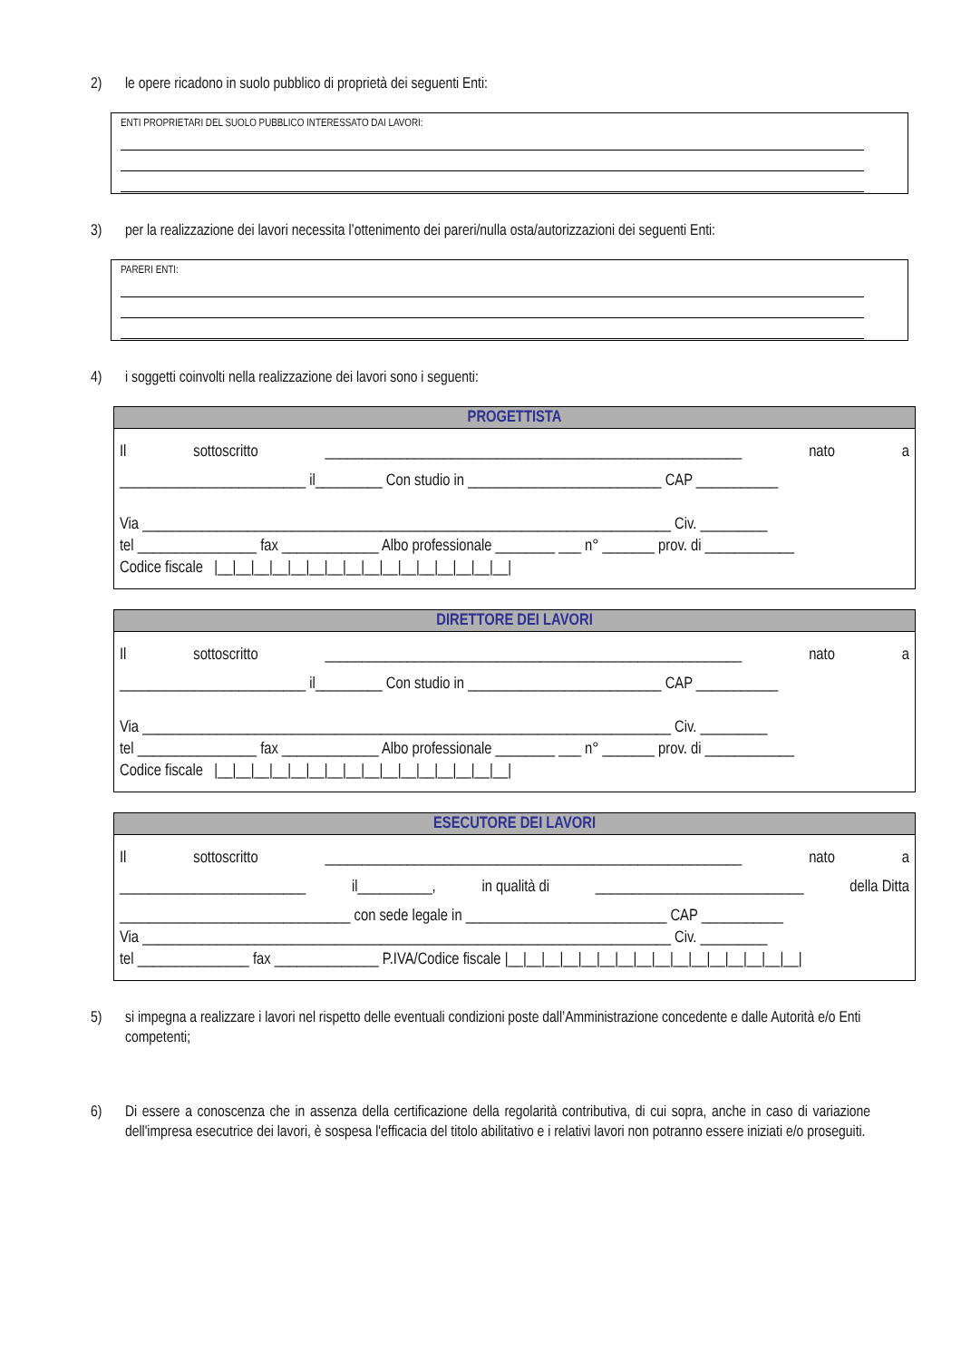2) le opere ricadono in suolo pubblico di proprietà dei seguenti Enti:
ENTI PROPRIETARI DEL SUOLO PUBBLICO INTERESSATO DAI LAVORI:
3) per la realizzazione dei lavori necessita l’ottenimento dei pareri/nulla osta/autorizzazioni dei seguenti Enti:
PARERI ENTI:
4) i soggetti coinvolti nella realizzazione dei lavori sono i seguenti:
| PROGETTISTA |
| --- |
| Il sottoscritto ________________________________________________________ nato a _________________________ il_________ Con studio in __________________________ CAP ___________ Via _______________________________________________________________________ Civ. _________ tel ________________ fax _____________ Albo professionale ________ ___ n° _______ prov. di ____________ Codice fiscale /__/__/__/__/__/__/__/__/__/__/__/__/__/__/__/__/ |
| DIRETTORE DEI LAVORI |
| --- |
| Il sottoscritto ________________________________________________________ nato a _________________________ il_________ Con studio in __________________________ CAP ___________ Via _______________________________________________________________________ Civ. _________ tel ________________ fax _____________ Albo professionale ________ ___ n° _______ prov. di ____________ Codice fiscale /__/__/__/__/__/__/__/__/__/__/__/__/__/__/__/__/ |
| ESECUTORE DEI LAVORI |
| --- |
| Il sottoscritto ________________________________________________________ nato a _________________________ il__________, in qualità di ____________________________ della Ditta _______________________________ con sede legale in ___________________________ CAP ___________ Via _______________________________________________________________________ Civ. _________ tel _______________ fax ______________ P.IVA/Codice fiscale /__/__/__/__/__/__/__/__/__/__/__/__/__/__/__/__/ |
5) si impegna a realizzare i lavori nel rispetto delle eventuali condizioni poste dall’Amministrazione concedente e dalle Autorità e/o Enti competenti;
6) Di essere a conoscenza che in assenza della certificazione della regolarità contributiva, di cui sopra, anche in caso di variazione dell'impresa esecutrice dei lavori, è sospesa l'efficacia del titolo abilitativo e i relativi lavori non potranno essere iniziati e/o proseguiti.